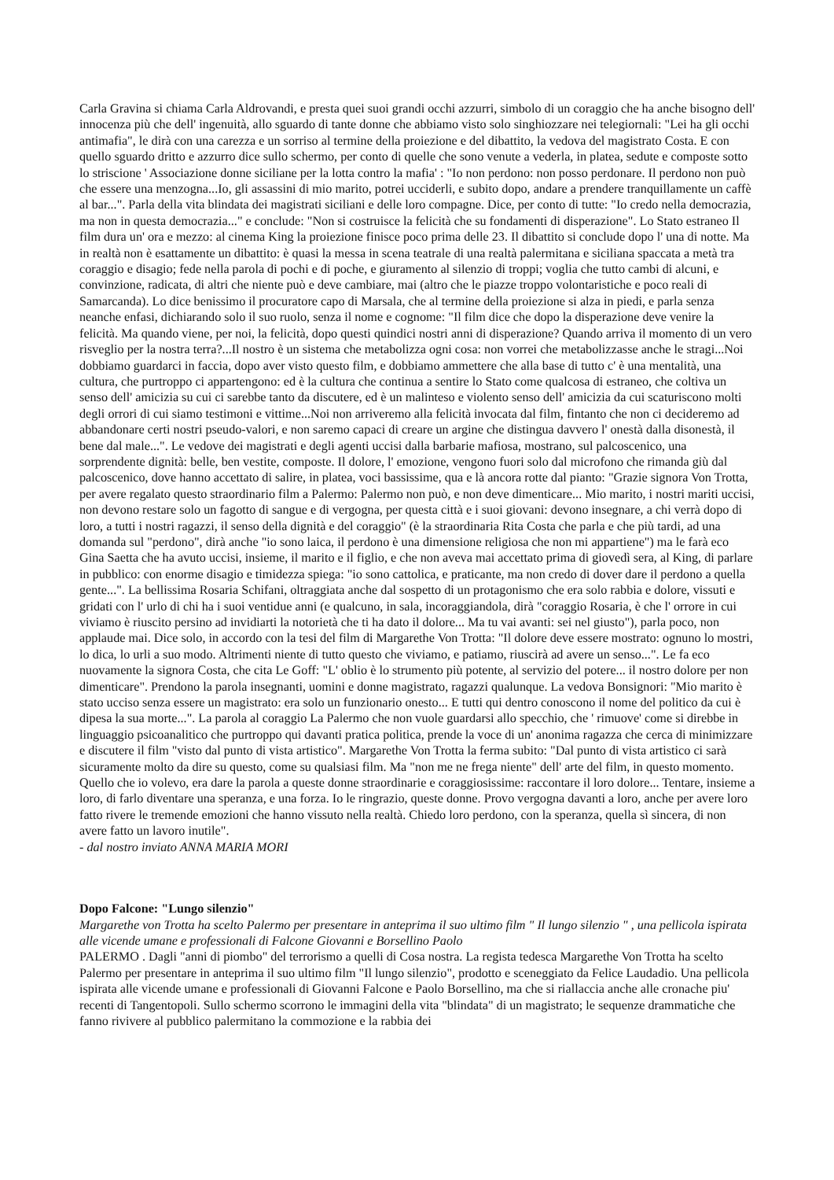Carla Gravina si chiama Carla Aldrovandi, e presta quei suoi grandi occhi azzurri, simbolo di un coraggio che ha anche bisogno dell' innocenza più che dell' ingenuità, allo sguardo di tante donne che abbiamo visto solo singhiozzare nei telegiornali: "Lei ha gli occhi antimafia", le dirà con una carezza e un sorriso al termine della proiezione e del dibattito, la vedova del magistrato Costa. E con quello sguardo dritto e azzurro dice sullo schermo, per conto di quelle che sono venute a vederla, in platea, sedute e composte sotto lo striscione ' Associazione donne siciliane per la lotta contro la mafia' : "Io non perdono: non posso perdonare. Il perdono non può che essere una menzogna...Io, gli assassini di mio marito, potrei ucciderli, e subito dopo, andare a prendere tranquillamente un caffè al bar...". Parla della vita blindata dei magistrati siciliani e delle loro compagne. Dice, per conto di tutte: "Io credo nella democrazia, ma non in questa democrazia..." e conclude: "Non si costruisce la felicità che su fondamenti di disperazione". Lo Stato estraneo Il film dura un' ora e mezzo: al cinema King la proiezione finisce poco prima delle 23. Il dibattito si conclude dopo l' una di notte. Ma in realtà non è esattamente un dibattito: è quasi la messa in scena teatrale di una realtà palermitana e siciliana spaccata a metà tra coraggio e disagio; fede nella parola di pochi e di poche, e giuramento al silenzio di troppi; voglia che tutto cambi di alcuni, e convinzione, radicata, di altri che niente può e deve cambiare, mai (altro che le piazze troppo volontaristiche e poco reali di Samarcanda). Lo dice benissimo il procuratore capo di Marsala, che al termine della proiezione si alza in piedi, e parla senza neanche enfasi, dichiarando solo il suo ruolo, senza il nome e cognome: "Il film dice che dopo la disperazione deve venire la felicità. Ma quando viene, per noi, la felicità, dopo questi quindici nostri anni di disperazione? Quando arriva il momento di un vero risveglio per la nostra terra?...Il nostro è un sistema che metabolizza ogni cosa: non vorrei che metabolizzasse anche le stragi...Noi dobbiamo guardarci in faccia, dopo aver visto questo film, e dobbiamo ammettere che alla base di tutto c' è una mentalità, una cultura, che purtroppo ci appartengono: ed è la cultura che continua a sentire lo Stato come qualcosa di estraneo, che coltiva un senso dell' amicizia su cui ci sarebbe tanto da discutere, ed è un malinteso e violento senso dell' amicizia da cui scaturiscono molti degli orrori di cui siamo testimoni e vittime...Noi non arriveremo alla felicità invocata dal film, fintanto che non ci decideremo ad abbandonare certi nostri pseudo-valori, e non saremo capaci di creare un argine che distingua davvero l' onestà dalla disonestà, il bene dal male...". Le vedove dei magistrati e degli agenti uccisi dalla barbarie mafiosa, mostrano, sul palcoscenico, una sorprendente dignità: belle, ben vestite, composte. Il dolore, l' emozione, vengono fuori solo dal microfono che rimanda giù dal palcoscenico, dove hanno accettato di salire, in platea, voci bassissime, qua e là ancora rotte dal pianto: "Grazie signora Von Trotta, per avere regalato questo straordinario film a Palermo: Palermo non può, e non deve dimenticare... Mio marito, i nostri mariti uccisi, non devono restare solo un fagotto di sangue e di vergogna, per questa città e i suoi giovani: devono insegnare, a chi verrà dopo di loro, a tutti i nostri ragazzi, il senso della dignità e del coraggio" (è la straordinaria Rita Costa che parla e che più tardi, ad una domanda sul "perdono", dirà anche "io sono laica, il perdono è una dimensione religiosa che non mi appartiene") ma le farà eco Gina Saetta che ha avuto uccisi, insieme, il marito e il figlio, e che non aveva mai accettato prima di giovedì sera, al King, di parlare in pubblico: con enorme disagio e timidezza spiega: "io sono cattolica, e praticante, ma non credo di dover dare il perdono a quella gente...". La bellissima Rosaria Schifani, oltraggiata anche dal sospetto di un protagonismo che era solo rabbia e dolore, vissuti e gridati con l' urlo di chi ha i suoi ventidue anni (e qualcuno, in sala, incoraggiandola, dirà "coraggio Rosaria, è che l' orrore in cui viviamo è riuscito persino ad invidiarti la notorietà che ti ha dato il dolore... Ma tu vai avanti: sei nel giusto"), parla poco, non applaude mai. Dice solo, in accordo con la tesi del film di Margarethe Von Trotta: "Il dolore deve essere mostrato: ognuno lo mostri, lo dica, lo urli a suo modo. Altrimenti niente di tutto questo che viviamo, e patiamo, riuscirà ad avere un senso...". Le fa eco nuovamente la signora Costa, che cita Le Goff: "L' oblio è lo strumento più potente, al servizio del potere... il nostro dolore per non dimenticare". Prendono la parola insegnanti, uomini e donne magistrato, ragazzi qualunque. La vedova Bonsignori: "Mio marito è stato ucciso senza essere un magistrato: era solo un funzionario onesto... E tutti qui dentro conoscono il nome del politico da cui è dipesa la sua morte...". La parola al coraggio La Palermo che non vuole guardarsi allo specchio, che ' rimuove' come si direbbe in linguaggio psicoanalitico che purtroppo qui davanti pratica politica, prende la voce di un' anonima ragazza che cerca di minimizzare e discutere il film "visto dal punto di vista artistico". Margarethe Von Trotta la ferma subito: "Dal punto di vista artistico ci sarà sicuramente molto da dire su questo, come su qualsiasi film. Ma "non me ne frega niente" dell' arte del film, in questo momento. Quello che io volevo, era dare la parola a queste donne straordinarie e coraggiosissime: raccontare il loro dolore... Tentare, insieme a loro, di farlo diventare una speranza, e una forza. Io le ringrazio, queste donne. Provo vergogna davanti a loro, anche per avere loro fatto rivere le tremende emozioni che hanno vissuto nella realtà. Chiedo loro perdono, con la speranza, quella sì sincera, di non avere fatto un lavoro inutile".
- dal nostro inviato ANNA MARIA MORI
Dopo Falcone: "Lungo silenzio"
Margarethe von Trotta ha scelto Palermo per presentare in anteprima il suo ultimo film " Il lungo silenzio " , una pellicola ispirata alle vicende umane e professionali di Falcone Giovanni e Borsellino Paolo
PALERMO . Dagli "anni di piombo" del terrorismo a quelli di Cosa nostra. La regista tedesca Margarethe Von Trotta ha scelto Palermo per presentare in anteprima il suo ultimo film "Il lungo silenzio", prodotto e sceneggiato da Felice Laudadio. Una pellicola ispirata alle vicende umane e professionali di Giovanni Falcone e Paolo Borsellino, ma che si riallaccia anche alle cronache piu' recenti di Tangentopoli. Sullo schermo scorrono le immagini della vita "blindata" di un magistrato; le sequenze drammatiche che fanno rivivere al pubblico palermitano la commozione e la rabbia dei